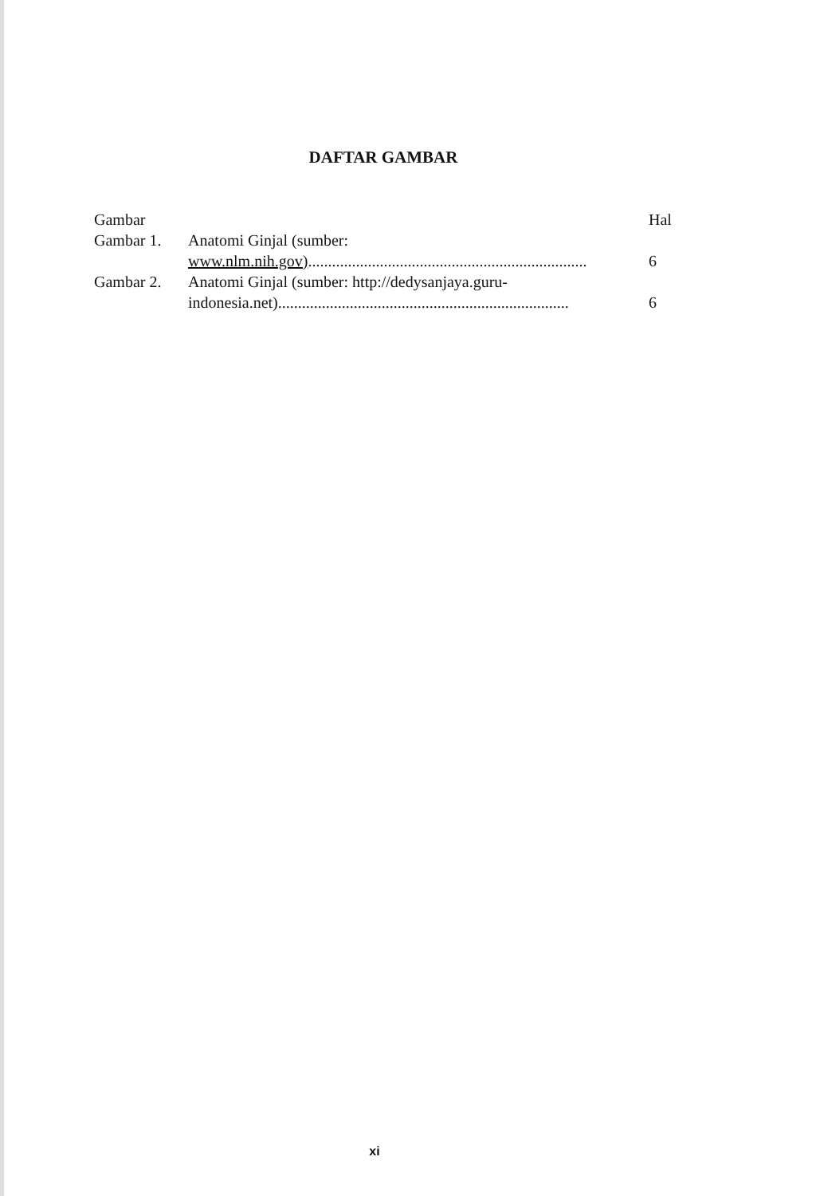DAFTAR GAMBAR
| Gambar | | Hal |
| Gambar 1. | Anatomi Ginjal (sumber: www.nlm.nih.gov) ...................................................................... | 6 |
| Gambar 2. | Anatomi Ginjal (sumber: http://dedysanjaya.guru- indonesia.net)......................................................................... | 6 |
xi